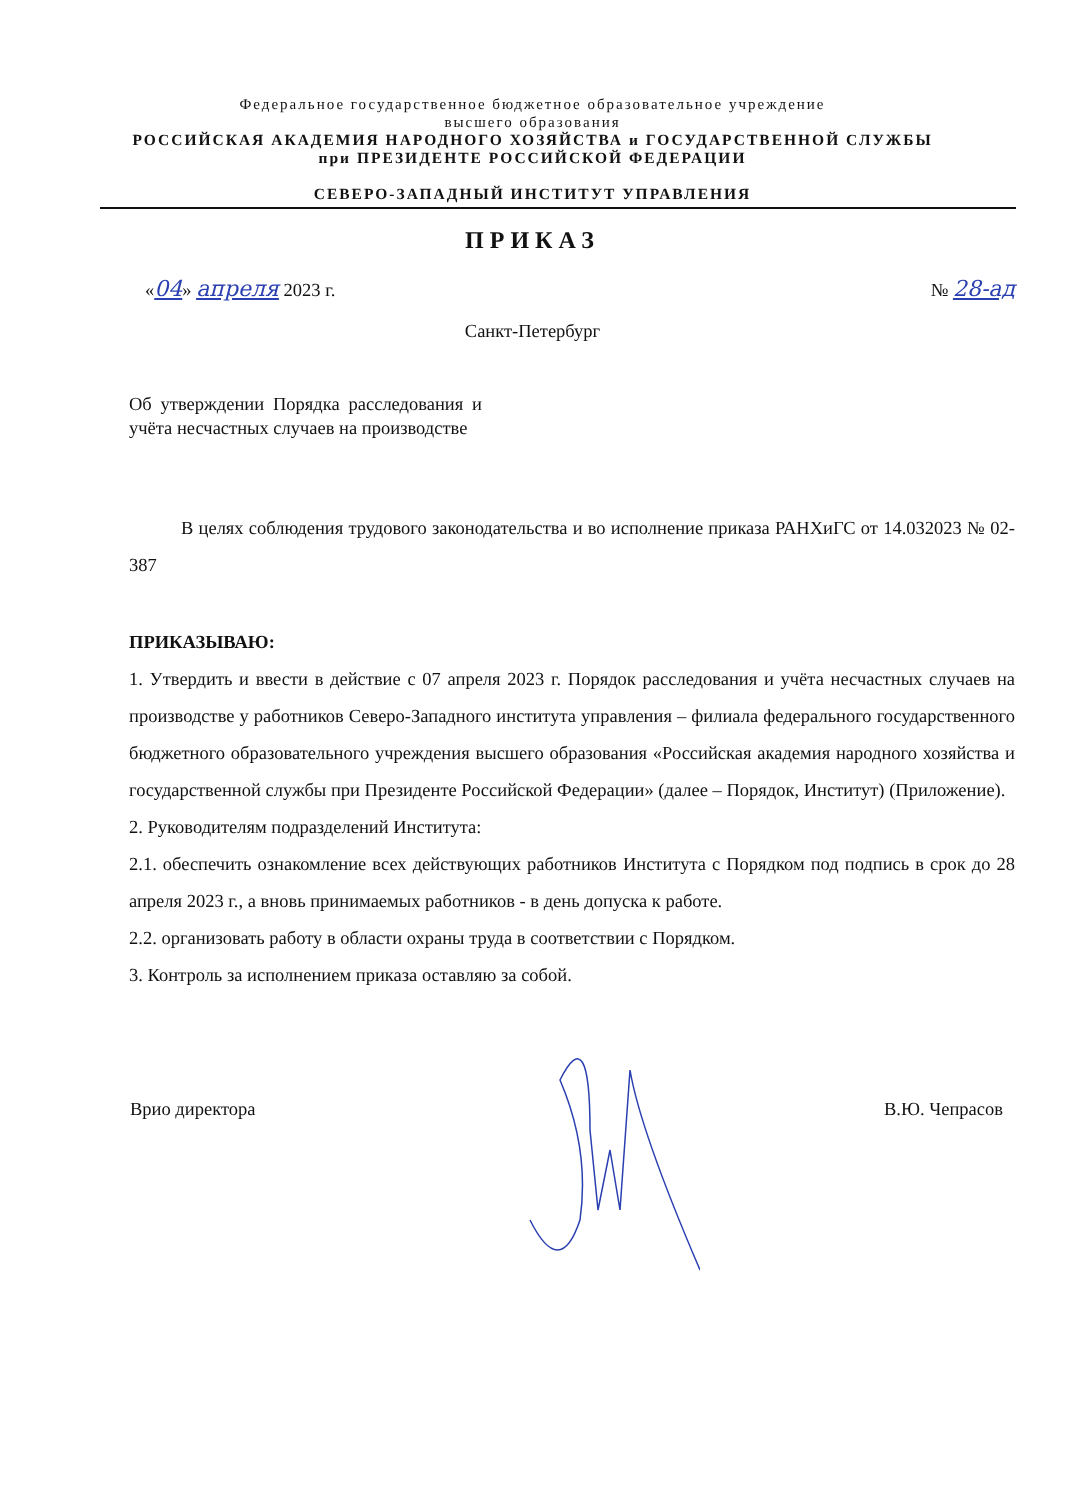Федеральное государственное бюджетное образовательное учреждение
высшего образования
РОССИЙСКАЯ АКАДЕМИЯ НАРОДНОГО ХОЗЯЙСТВА и ГОСУДАРСТВЕННОЙ СЛУЖБЫ
при ПРЕЗИДЕНТЕ РОССИЙСКОЙ ФЕДЕРАЦИИ
СЕВЕРО-ЗАПАДНЫЙ ИНСТИТУТ УПРАВЛЕНИЯ
ПРИКАЗ
«04» апреля 2023 г. № 28-ад
Санкт-Петербург
Об утверждении Порядка расследования и учёта несчастных случаев на производстве
В целях соблюдения трудового законодательства и во исполнение приказа РАНХиГС от 14.032023 № 02-387
ПРИКАЗЫВАЮ:
1. Утвердить и ввести в действие с 07 апреля 2023 г. Порядок расследования и учёта несчастных случаев на производстве у работников Северо-Западного института управления – филиала федерального государственного бюджетного образовательного учреждения высшего образования «Российская академия народного хозяйства и государственной службы при Президенте Российской Федерации» (далее – Порядок, Институт) (Приложение).
2. Руководителям подразделений Института:
2.1. обеспечить ознакомление всех действующих работников Института с Порядком под подпись в срок до 28 апреля 2023 г., а вновь принимаемых работников - в день допуска к работе.
2.2. организовать работу в области охраны труда в соответствии с Порядком.
3. Контроль за исполнением приказа оставляю за собой.
Врио директора В.Ю. Чепрасов